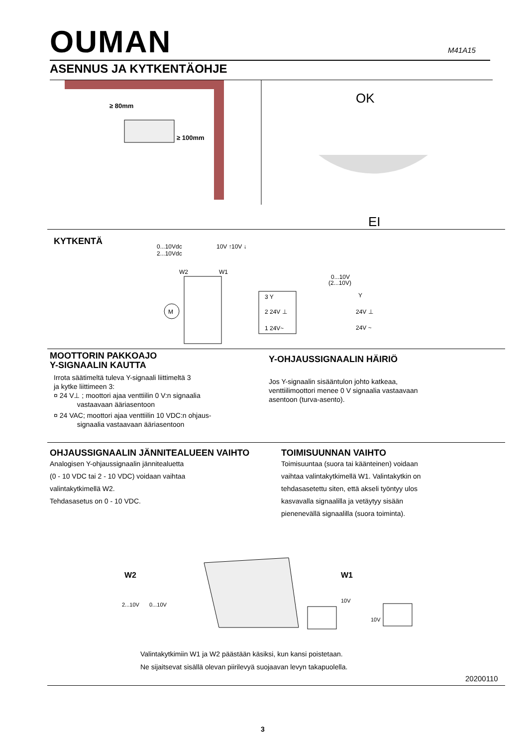OUMAN M41A15
ASENNUS JA KYTKENTÄOHJE
≥ 80mm
≥ 100mm
OK
EI
KYTKENTÄ
0...10Vdc
2...10Vdc
10V ↑
10V ↓
W2
W1
M
3 Y
2 24V ⊥
1 24V~
0...10V
(2...10V)
Y
24V ⊥
24V ~
MOOTTORIN PAKKOAJO
Y-SIGNAALIN KAUTTA
Irrota säätimeltä tuleva Y-signaali liittimeltä 3
ja kytke liittimeen 3:
¤ 24 V⊥ ; moottori ajaa venttiilin 0 V:n signaalia
vastaavaan ääriasentoon
¤ 24 VAC; moottori ajaa venttiilin 10 VDC:n ohjaus-
signaalia vastaavaan ääriasentoon
Y-OHJAUSSIGNAALIN HÄIRIÖ
Jos Y-signaalin sisääntulon johto katkeaa,
venttiilimoottori menee 0 V signaalia vastaavaan
asentoon (turva-asento).
OHJAUSSIGNAALIN JÄNNITEALUEEN VAIHTO
Analogisen Y-ohjaussignaalin jännitealuetta
(0 - 10 VDC tai 2 - 10 VDC) voidaan vaihtaa
valintakytkimellä W2.
Tehdasasetus on 0 - 10 VDC.
TOIMISUUNNAN VAIHTO
Toimisuuntaa (suora tai käänteinen) voidaan
vaihtaa valintakytkimellä W1. Valintakytkin on
tehdasasetettu siten, että akseli työntyy ulos
kasvavalla signaalilla ja vetäytyy sisään
pienenevällä signaalilla (suora toiminta).
W2
2...10V
0...10V
W1
10V
10V
Valintakytkimiin W1 ja W2 päästään käsiksi, kun kansi poistetaan.
Ne sijaitsevat sisällä olevan piirilevyä suojaavan levyn takapuolella.
20200110
3